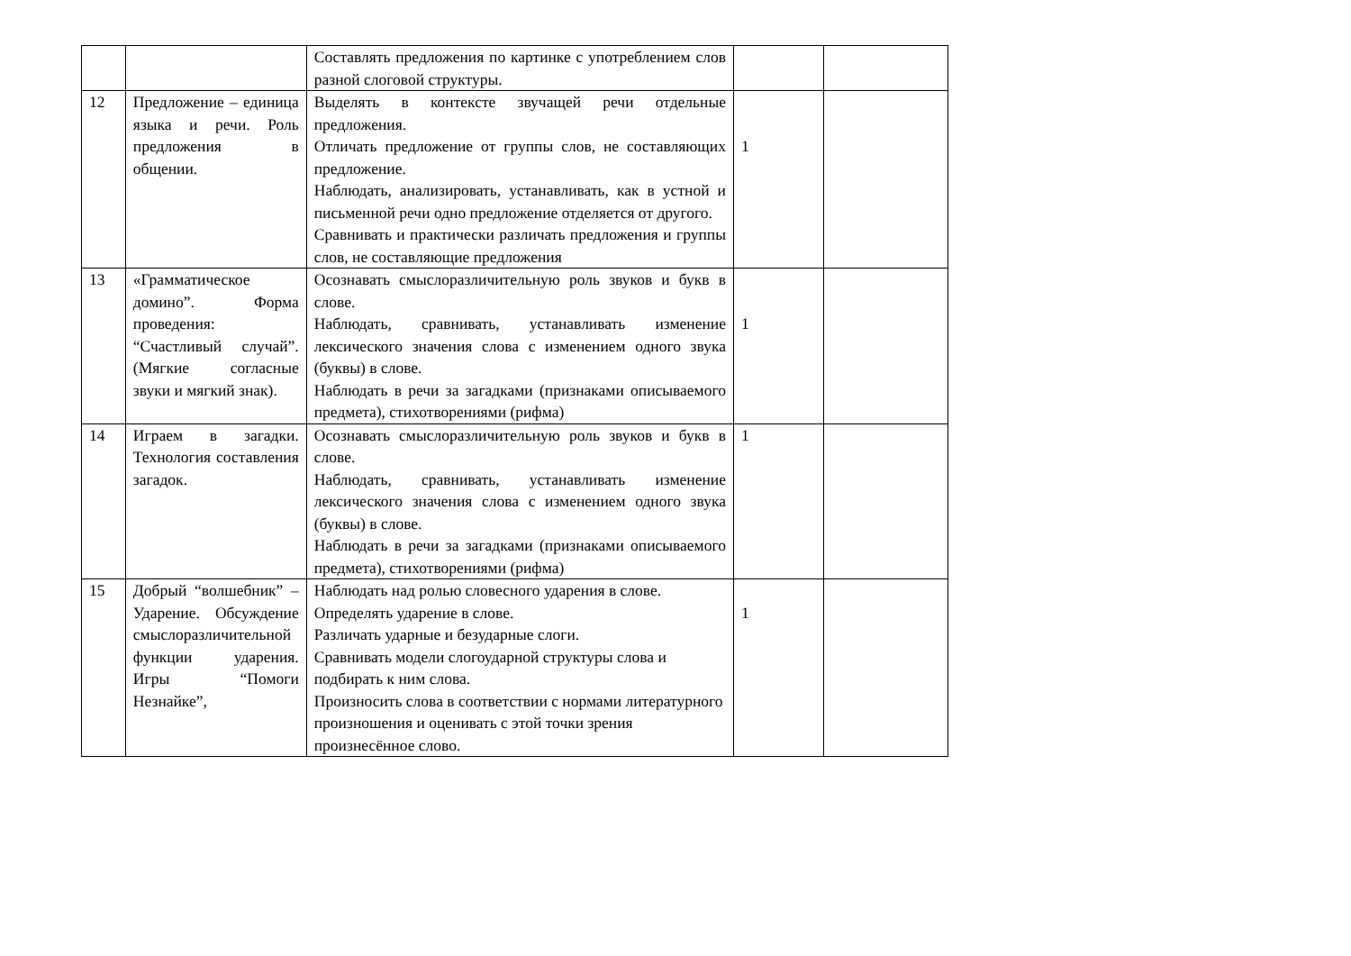| | | Составлять предложения по картинке с употреблением слов разной слоговой структуры. | | |
| 12 | Предложение – единица языка и речи. Роль предложения в общении. | Выделять в контексте звучащей речи отдельные предложения. Отличать предложение от группы слов, не составляющих предложение. Наблюдать, анализировать, устанавливать, как в устной и письменной речи одно предложение отделяется от другого. Сравнивать и практически различать предложения и группы слов, не составляющие предложения | 1 | |
| 13 | «Грамматическое домино”. Форма проведения: “Счастливый случай”. (Мягкие согласные звуки и мягкий знак). | Осознавать смыслоразличительную роль звуков и букв в слове. Наблюдать, сравнивать, устанавливать изменение лексического значения слова с изменением одного звука (буквы) в слове. Наблюдать в речи за загадками (признаками описываемого предмета), стихотворениями (рифма) | 1 | |
| 14 | Играем в загадки. Технология составления загадок. | Осознавать смыслоразличительную роль звуков и букв в слове. Наблюдать, сравнивать, устанавливать изменение лексического значения слова с изменением одного звука (буквы) в слове. Наблюдать в речи за загадками (признаками описываемого предмета), стихотворениями (рифма) | 1 | |
| 15 | Добрый “волшебник” – Ударение. Обсуждение смыслоразличительной функции ударения. Игры “Помоги Незнайке”, | Наблюдать над ролью словесного ударения в слове. Определять ударение в слове. Различать ударные и безударные слоги. Сравнивать модели слогоударной структуры слова и подбирать к ним слова. Произносить слова в соответствии с нормами литературного произношения и оценивать с этой точки зрения произнесённое слово. | 1 | |